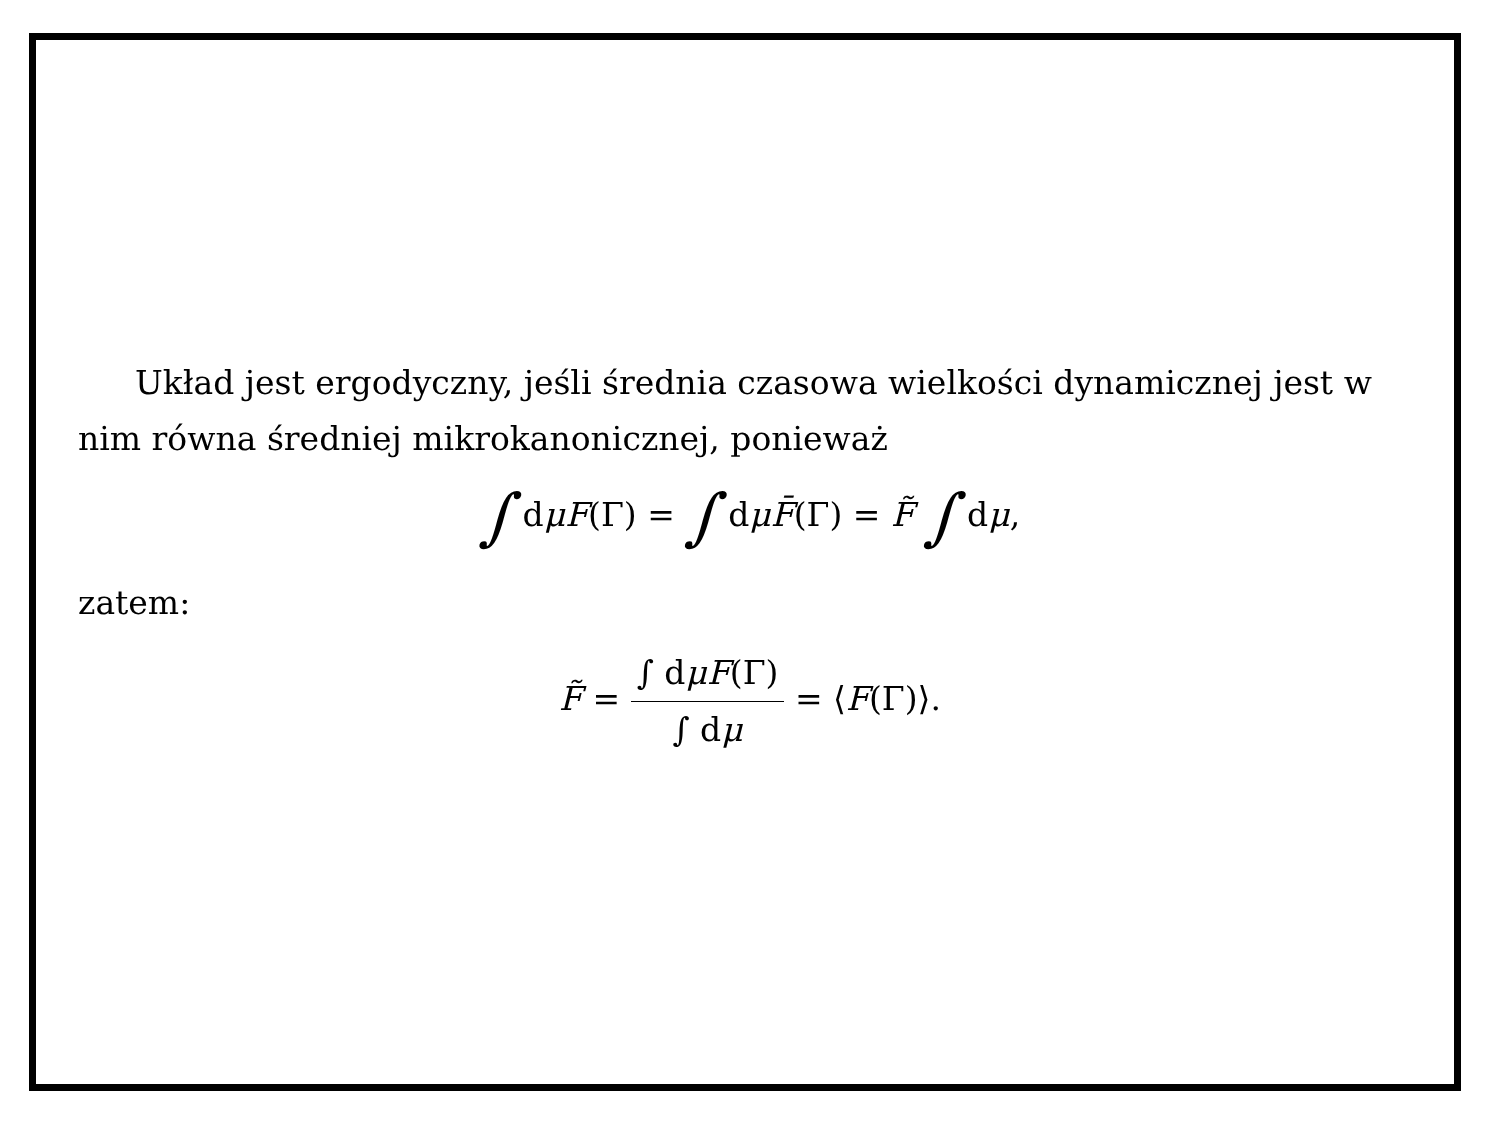Układ jest ergodyczny, jeśli średnia czasowa wielkości dynamicznej jest w nim równa średniej mikrokanonicznej, ponieważ
∫ dμF(Γ) = ∫ dμF̄(Γ) = F̃ ∫ dμ,
zatem:
F̃ = ∫ dμF(Γ) ∫ dμ = ⟨F(Γ)⟩.